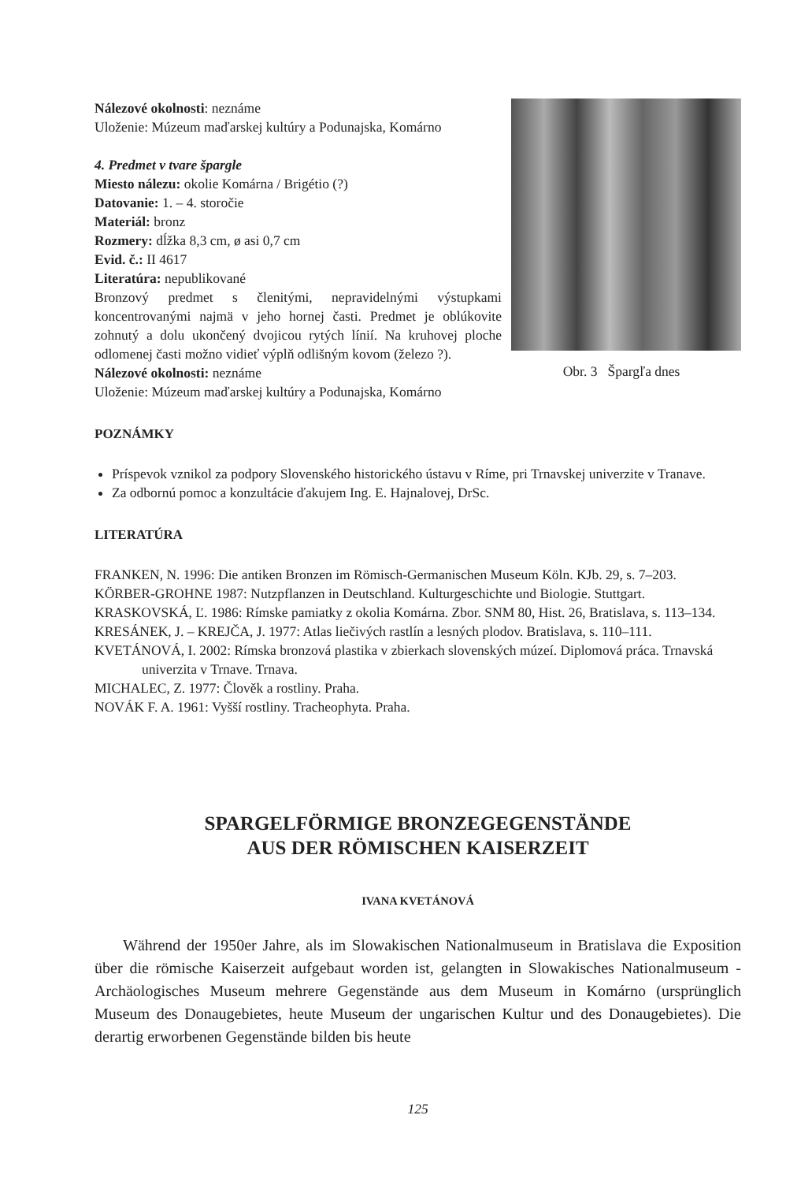Nálezové okolnosti: neznáme
Uloženie: Múzeum maďarskej kultúry a Podunajska, Komárno
4. Predmet v tvare špargle
Miesto nálezu: okolie Komárna / Brigétio (?)
Datovanie: 1. – 4. storočie
Materiál: bronz
Rozmery: dĺžka 8,3 cm, ø asi 0,7 cm
Evid. č.: II 4617
Literatúra: nepublikované
Bronzový predmet s členitými, nepravidelnými výstupkami koncentrovanými najmä v jeho hornej časti. Predmet je oblúkovite zohnutý a dolu ukončený dvojicou rytých línií. Na kruhovej ploche odlomenej časti možno vidieť výplň odlišným kovom (železo ?).
Nálezové okolnosti: neznáme
Uloženie: Múzeum maďarskej kultúry a Podunajska, Komárno
Obr. 3 Špargľa dnes
POZNÁMKY
Príspevok vznikol za podpory Slovenského historického ústavu v Ríme, pri Trnavskej univerzite v Tranave.
Za odbornú pomoc a konzultácie ďakujem Ing. E. Hajnalovej, DrSc.
LITERATÚRA
FRANKEN, N. 1996: Die antiken Bronzen im Römisch-Germanischen Museum Köln. KJb. 29, s. 7–203.
KÖRBER-GROHNE 1987: Nutzpflanzen in Deutschland. Kulturgeschichte und Biologie. Stuttgart.
KRASKOVSKÁ, Ľ. 1986: Rímske pamiatky z okolia Komárna. Zbor. SNM 80, Hist. 26, Bratislava, s. 113–134.
KRESÁNEK, J. – KREJČA, J. 1977: Atlas liečivých rastlín a lesných plodov. Bratislava, s. 110–111.
KVETÁNOVÁ, I. 2002: Rímska bronzová plastika v zbierkach slovenských múzeí. Diplomová práca. Trnavská univerzita v Trnave. Trnava.
MICHALEC, Z. 1977: Člověk a rostliny. Praha.
NOVÁK F. A. 1961: Vyšší rostliny. Tracheophyta. Praha.
SPARGELFÖRMIGE BRONZEGEGENSTÄNDE
AUS DER RÖMISCHEN KAISERZEIT
IVANA KVETÁNOVÁ
Während der 1950er Jahre, als im Slowakischen Nationalmuseum in Bratislava die Exposition über die römische Kaiserzeit aufgebaut worden ist, gelangten in Slowakisches Nationalmuseum - Archäologisches Museum mehrere Gegenstände aus dem Museum in Komárno (ursprünglich Museum des Donaugebietes, heute Museum der ungarischen Kultur und des Donaugebietes). Die derartig erworbenen Gegenstände bilden bis heute
125